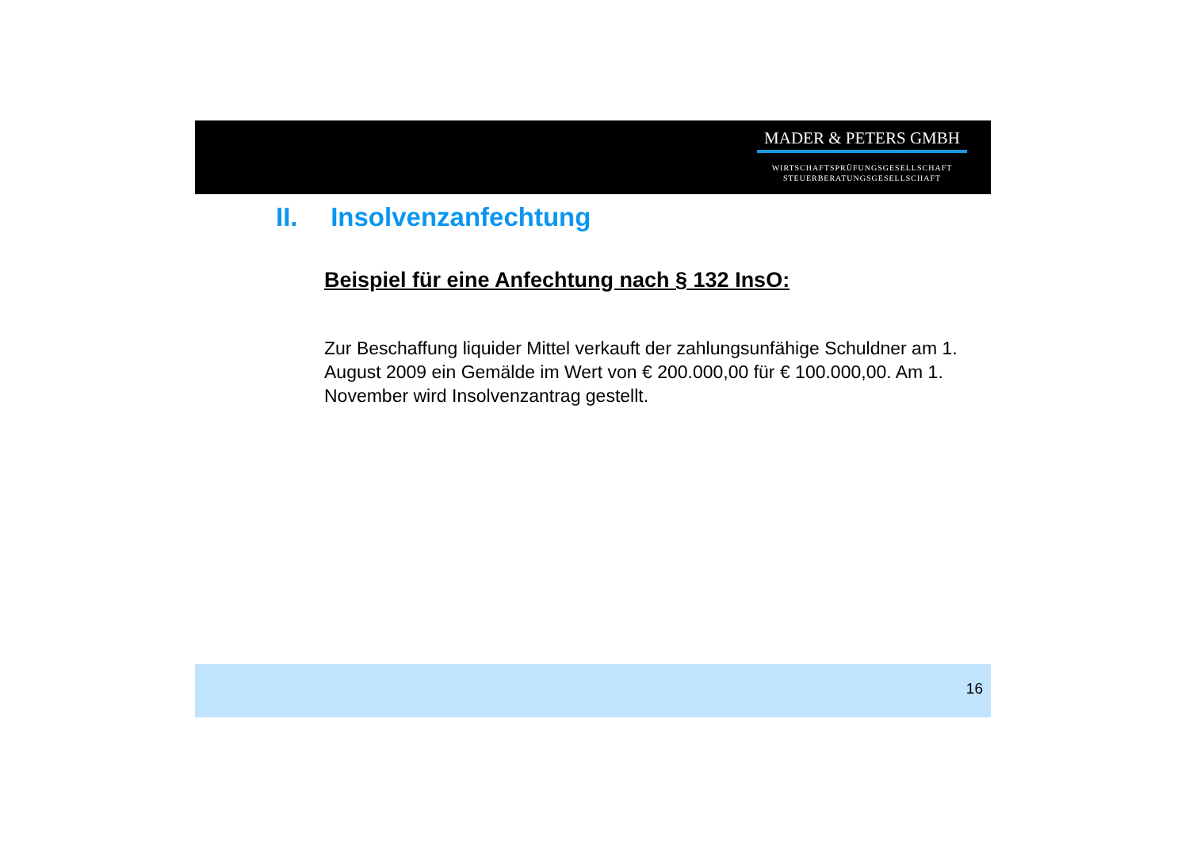MADER & PETERS GMBH
WIRTSCHAFTSPRÜFUNGSGESELLSCHAFT
STEUERBERATUNGSGESELLSCHAFT
II. Insolvenzanfechtung
Beispiel für eine Anfechtung nach § 132 InsO:
Zur Beschaffung liquider Mittel verkauft der zahlungsunfähige Schuldner am 1. August 2009 ein Gemälde im Wert von € 200.000,00 für € 100.000,00. Am 1. November wird Insolvenzantrag gestellt.
16